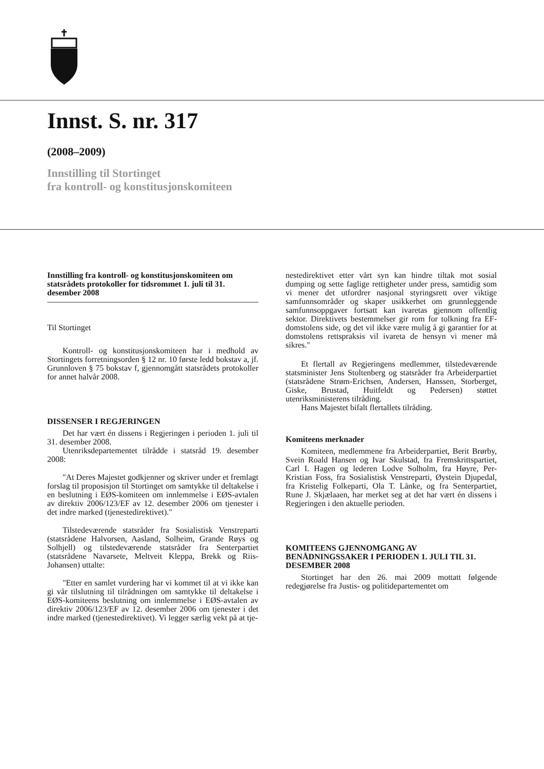Innst. S. nr. 317
(2008–2009)
Innstilling til Stortinget
fra kontroll- og konstitusjonskomiteen
Innstilling fra kontroll- og konstitusjonskomiteen om statsrådets protokoller for tidsrommet 1. juli til 31. desember 2008
Til Stortinget
Kontroll- og konstitusjonskomiteen har i medhold av Stortingets forretningsorden § 12 nr. 10 første ledd bokstav a, jf. Grunnloven § 75 bokstav f, gjennomgått statsrådets protokoller for annet halvår 2008.
DISSENSER I REGJERINGEN
Det har vært én dissens i Regjeringen i perioden 1. juli til 31. desember 2008.
Utenriksdepartementet tilrådde i statsråd 19. desember 2008:
"At Deres Majestet godkjenner og skriver under et fremlagt forslag til proposisjon til Stortinget om samtykke til deltakelse i en beslutning i EØS-komiteen om innlemmelse i EØS-avtalen av direktiv 2006/123/EF av 12. desember 2006 om tjenester i det indre marked (tjenestedirektivet)."
Tilstedeværende statsråder fra Sosialistisk Venstreparti (statsrådene Halvorsen, Aasland, Solheim, Grande Røys og Solhjell) og tilstedeværende statsråder fra Senterpartiet (statsrådene Navarsete, Meltveit Kleppa, Brekk og Riis-Johansen) uttalte:
"Etter en samlet vurdering har vi kommet til at vi ikke kan gi vår tilslutning til tilrådningen om samtykke til deltakelse i EØS-komiteens beslutning om innlemmelse i EØS-avtalen av direktiv 2006/123/EF av 12. desember 2006 om tjenester i det indre marked (tjenestedirektivet). Vi legger særlig vekt på at tje-
nestedirektivet etter vårt syn kan hindre tiltak mot sosial dumping og sette faglige rettigheter under press, samtidig som vi mener det utfordrer nasjonal styringsrett over viktige samfunnsområder og skaper usikkerhet om grunnleggende samfunnsoppgaver fortsatt kan ivaretas gjennom offentlig sektor. Direktivets bestemmelser gir rom for tolkning fra EF-domstolens side, og det vil ikke være mulig å gi garantier for at domstolens rettspraksis vil ivareta de hensyn vi mener må sikres."
Et flertall av Regjeringens medlemmer, tilstedeværende statsminister Jens Stoltenberg og statsråder fra Arbeiderpartiet (statsrådene Strøm-Erichsen, Andersen, Hanssen, Storberget, Giske, Brustad, Huitfeldt og Pedersen) støttet utenriksministerens tilråding.
Hans Majestet bifalt flertallets tilråding.
Komiteens merknader
Komiteen, medlemmene fra Arbeiderpartiet, Berit Brørby, Svein Roald Hansen og Ivar Skulstad, fra Fremskrittspartiet, Carl I. Hagen og lederen Lodve Solholm, fra Høyre, Per-Kristian Foss, fra Sosialistisk Venstreparti, Øystein Djupedal, fra Kristelig Folkeparti, Ola T. Lånke, og fra Senterpartiet, Rune J. Skjælaaen, har merket seg at det har vært én dissens i Regjeringen i den aktuelle perioden.
KOMITEENS GJENNOMGANG AV BENÅDNINGSSAKER I PERIODEN 1. JULI TIL 31. DESEMBER 2008
Stortinget har den 26. mai 2009 mottatt følgende redegjørelse fra Justis- og politidepartementet om